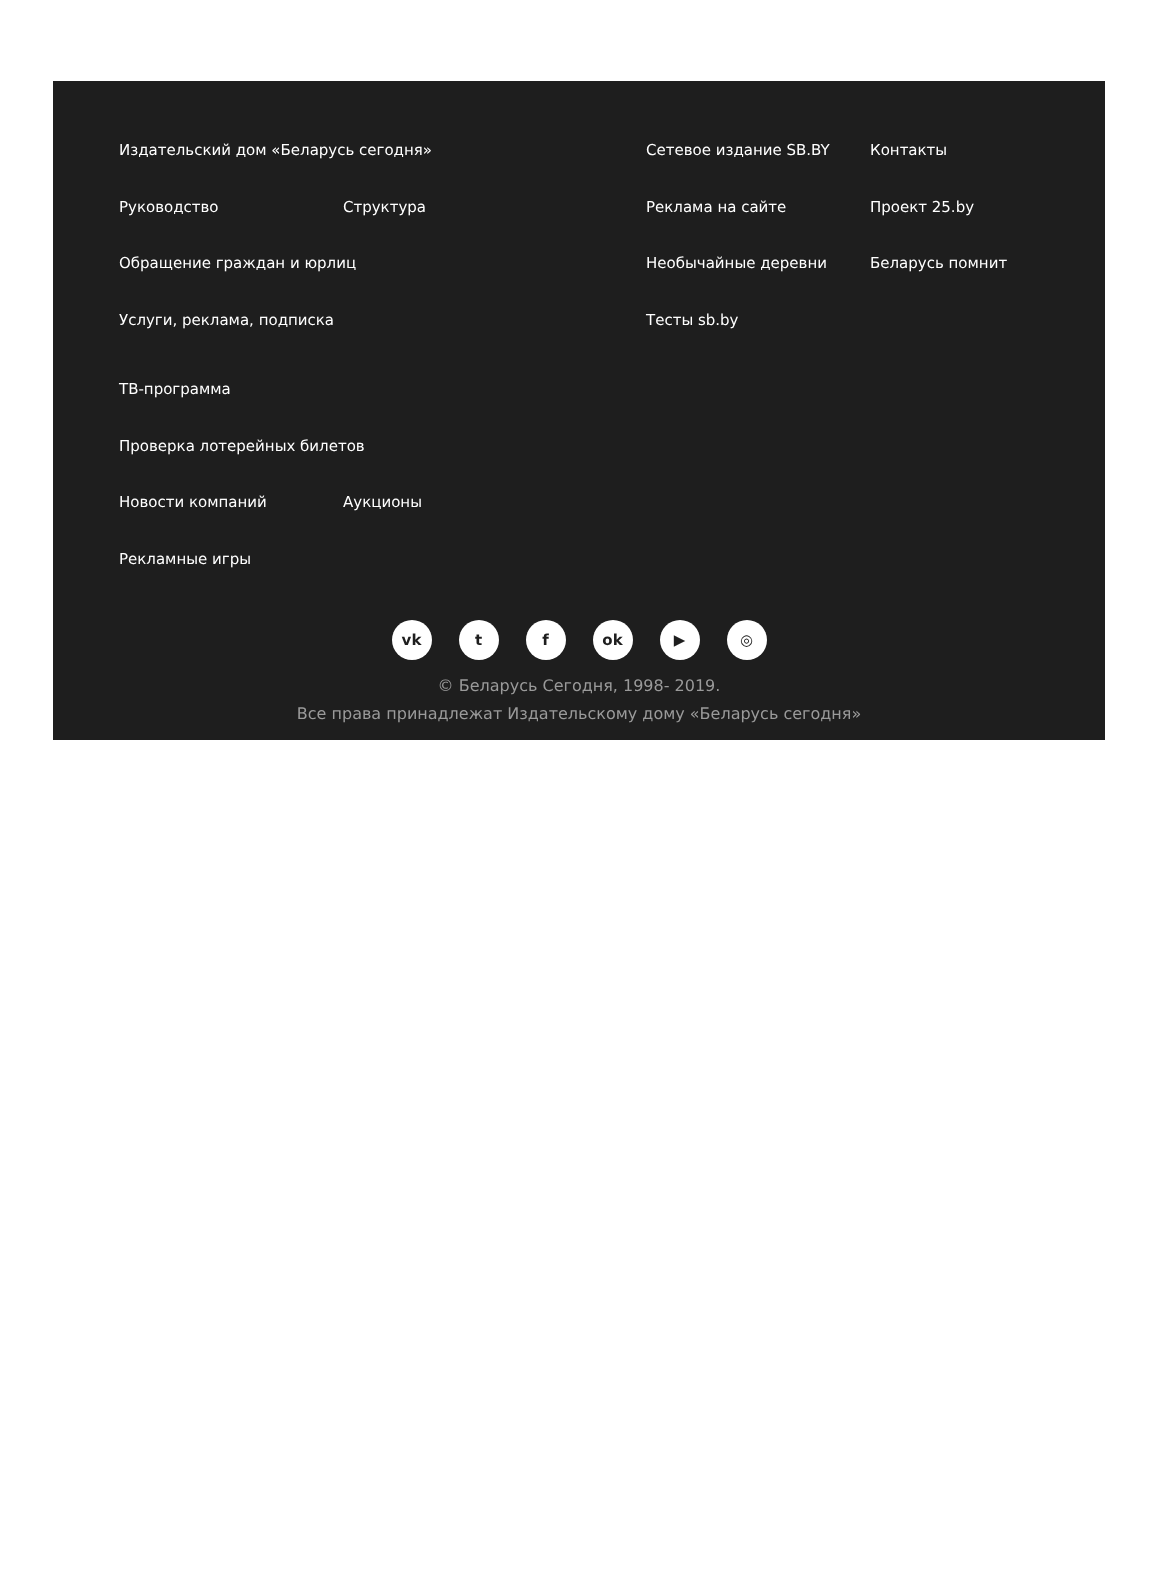Издательский дом «Беларусь сегодня»
Руководство Структура
Обращение граждан и юрлиц
Услуги, реклама, подписка
ТВ-программа
Проверка лотерейных билетов
Новости компаний Аукционы
Рекламные игры
Сетевое издание SB.BY
Реклама на сайте
Необычайные деревни
Тесты sb.by
Контакты
Проект 25.by
Беларусь помнит
vk t f ok ▶ ◎
© Беларусь Сегодня, 1998- 2019.
Все права принадлежат Издательскому дому «Беларусь сегодня»